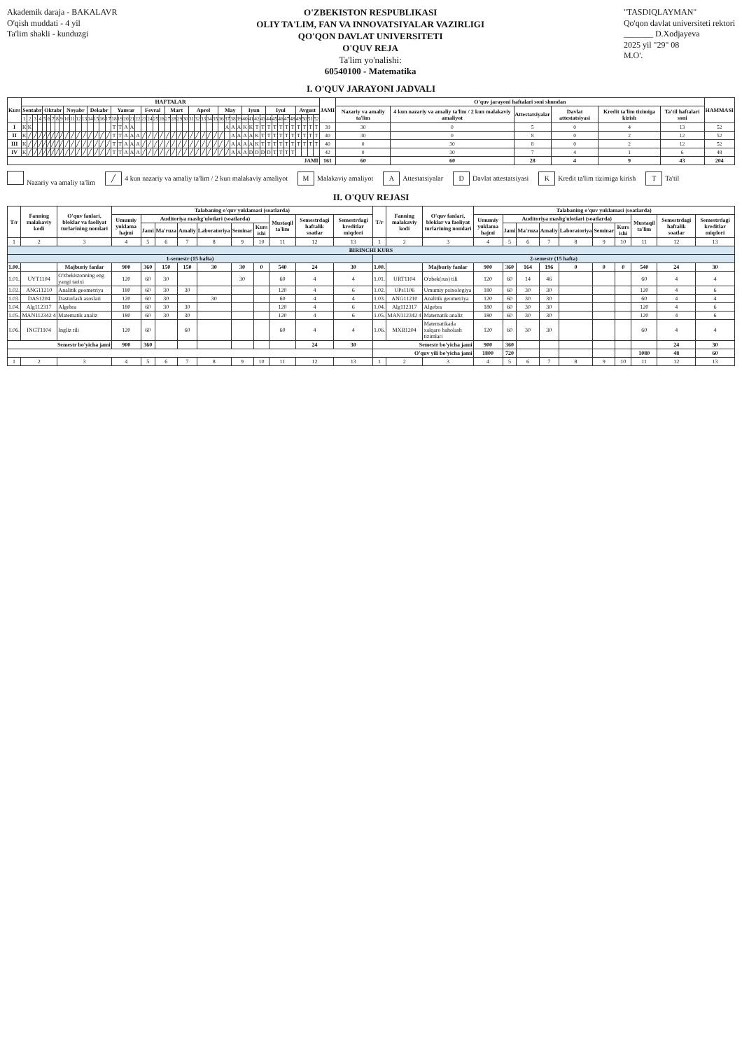Akademik daraja - BAKALAVR
O'qish muddati - 4 yil
Ta'lim shakli - kunduzgi
O'ZBEKISTON RESPUBLIKASI
OLIY TA'LIM, FAN VA INNOVATSIYALAR VAZIRLIGI
QO'QON DAVLAT UNIVERSITETI
O'QUV REJA
Ta'lim yo'nalishi:
60540100 - Matematika
"TASDIQLAYMAN"
Qo'qon davlat universiteti rektori
_______ D.Xodjayeva
2025 yil "29" 08
M.O'.
I. O'QUV JARAYONI JADVALI
| Kurs | HAFTALAR | | | | | | | | | | | | | | | | | | | | | | | | | | | | | | | | | | | | | | | | | | | | | | | | | | | | JAMI | O'quv jarayoni haftalari soni shundan | | | | | | HAMMASI |
| --- | --- | --- | --- | --- | --- | --- | --- | --- | --- | --- | --- | --- | --- | --- | --- | --- | --- | --- | --- | --- | --- | --- | --- | --- | --- | --- | --- | --- | --- | --- | --- | --- | --- | --- | --- | --- | --- | --- | --- | --- | --- | --- | --- | --- | --- | --- | --- | --- | --- | --- | --- | --- | --- | --- | --- | --- | --- | --- | --- | --- |
| | Sentabr | | | | Oktabr | | | | | Noyabr | | | | Dekabr | | | | Yanvar | | | | | Fevral | | | | Mart | | | | Aprel | | | | | May | | | | Iyun | | | | Iyul | | | | | Avgust | | | | | Nazariy va amaliy ta'lim | 4 kun nazariy va amaliy ta'lim / 2 kun malakaviy amaliyot | Attestatsiyalar | Davlat attestatsiyasi | Kredit ta'lim tizimiga kirish | Ta'til haftalari soni | |
| | 1 | 2 | 3 | 4 | 5 | 6 | 7 | 8 | 9 | 10 | 11 | 12 | 13 | 14 | 15 | 16 | 17 | 18 | 19 | 20 | 21 | 22 | 23 | 24 | 25 | 26 | 27 | 28 | 29 | 30 | 31 | 32 | 33 | 34 | 35 | 36 | 37 | 38 | 39 | 40 | 41 | 42 | 43 | 44 | 45 | 46 | 47 | 48 | 49 | 50 | 51 | 52 | | | | | | | | |
| I | K | K | | | | | | | | | | | | | | | | T | T | A | A | | | | | | | | | | | | | | | | A | A | A | K | K | T | T | T | T | T | T | T | T | T | T | T | 39 | 30 | 0 | 5 | 0 | 4 | 13 | 52 |
| II | K | ╱ | ╱ | ╱ | ╱ | ╱ | ╱ | ╱ | ╱ | ╱ | ╱ | ╱ | ╱ | ╱ | ╱ | ╱ | ╱ | T | T | A | A | A | ╱ | ╱ | ╱ | ╱ | ╱ | ╱ | ╱ | ╱ | ╱ | ╱ | ╱ | ╱ | ╱ | ╱ | | A | A | A | A | K | T | T | T | T | T | T | T | T | T | T | 40 | 30 | 0 | 8 | 0 | 2 | 12 | 52 |
| III | K | ╱ | ╱ | ╱ | ╱ | ╱ | ╱ | ╱ | ╱ | ╱ | ╱ | ╱ | ╱ | ╱ | ╱ | ╱ | ╱ | T | T | A | A | A | ╱ | ╱ | ╱ | ╱ | ╱ | ╱ | ╱ | ╱ | ╱ | ╱ | ╱ | ╱ | ╱ | ╱ | ╱ | A | A | A | A | K | T | T | T | T | T | T | T | T | T | T | 40 | 0 | 30 | 8 | 0 | 2 | 12 | 52 |
| IV | K | ╱ | ╱ | ╱ | ╱ | ╱ | ╱ | ╱ | ╱ | ╱ | ╱ | ╱ | ╱ | ╱ | ╱ | ╱ | ╱ | T | T | A | A | A | ╱ | ╱ | ╱ | ╱ | ╱ | ╱ | ╱ | ╱ | ╱ | ╱ | ╱ | ╱ | ╱ | ╱ | ╱ | A | A | A | D | D | D | D | T | T | T | T | | | | | 42 | 0 | 30 | 7 | 4 | 1 | 6 | 48 |
| JAMI | | | | | | | | | | | | | | | | | | | | | | | | | | | | | | | | | | | | | | | | | | | | | | | | | | | | | 161 | 60 | 60 | 28 | 4 | 9 | 43 | 204 |
Nazariy va amaliy ta'lim
╱ 4 kun nazariy va amaliy ta'lim / 2 kun malakaviy amaliyot
M Malakaviy amaliyot
A Attestatsiyalar
D Davlat attestatsiyasi
K Kredit ta'lim tizimiga kirish
T Ta'til
II. O'QUV REJASI
| T/r | Fanning malakaviy kodi | O'quv fanlari, bloklar va faoliyat turlarining nomlari | Talabaning o'quv yuklamasi (soatlarda) | | | | | | | | | | T/r | Fanning malakaviy kodi | O'quv fanlari, bloklar va faoliyat turlarining nomlari | Talabaning o'quv yuklamasi (soatlarda) | | | | | | | | | |
| --- | --- | --- | --- | --- | --- | --- | --- | --- | --- | --- | --- | --- | --- | --- | --- | --- | --- | --- | --- | --- | --- | --- | --- | --- | --- |
| | | | Umumiy yuklama hajmi | Auditoriya mashg'ulotlari (soatlarda) | | | | | | Mustaqil ta'lim | Semestrdagi haftalik soatlar | Semestrdagi kreditlar miqdori | | | | Umumiy yuklama hajmi | Auditoriya mashg'ulotlari (soatlarda) | | | | | | Mustaqil ta'lim | Semestrdagi haftalik soatlar | Semestrdagi kreditlar miqdori |
| | | | | Jami | Ma'ruza | Amaliy | Laboratoriya | Seminar | Kurs ishi | | | | | | | | Jami | Ma'ruza | Amaliy | Laboratoriya | Seminar | Kurs ishi | | | |
| 1 | 2 | 3 | 4 | 5 | 6 | 7 | 8 | 9 | 10 | 11 | 12 | 13 | 1 | 2 | 3 | 4 | 5 | 6 | 7 | 8 | 9 | 10 | 11 | 12 | 13 |
| BIRINCHI KURS | | | | | | | | | | | | | | | | | | | | | | | | | |
| 1-semestr (15 hafta) | | | | | | | | | | | | | 2-semestr (15 hafta) | | | | | | | | | | | | |
| 1.00. | | Majburiy fanlar | 900 | 360 | 150 | 150 | 30 | 30 | 0 | 540 | 24 | 30 | 1.00. | | Majburiy fanlar | 900 | 360 | 164 | 196 | 0 | 0 | 0 | 540 | 24 | 30 |
| 1.01. | UYT1104 | O'zbekistonning eng yangi tarixi | 120 | 60 | 30 | | | 30 | | 60 | 4 | 4 | 1.01. | URT1104 | O'zbek(rus) tili | 120 | 60 | 14 | 46 | | | | 60 | 4 | 4 |
| 1.02. | ANG11210 | Analitik geometriya | 180 | 60 | 30 | 30 | | | | 120 | 4 | 6 | 1.02. | UPs1106 | Umumiy psixologiya | 180 | 60 | 30 | 30 | | | | 120 | 4 | 6 |
| 1.03. | DAS1204 | Dasturlash asoslari | 120 | 60 | 30 | | 30 | | | 60 | 4 | 4 | 1.03. | ANG11210 | Analitik geometriya | 120 | 60 | 30 | 30 | | | | 60 | 4 | 4 |
| 1.04. | Alg112317 | Algebra | 180 | 60 | 30 | 30 | | | | 120 | 4 | 6 | 1.04. | Alg112317 | Algebra | 180 | 60 | 30 | 30 | | | | 120 | 4 | 6 |
| 1.05. | MAN112342 4 | Matematik analiz | 180 | 60 | 30 | 30 | | | | 120 | 4 | 6 | 1.05. | MAN112342 4 | Matematik analiz | 180 | 60 | 30 | 30 | | | | 120 | 4 | 6 |
| 1.06. | INGT1104 | Ingliz tili | 120 | 60 | | 60 | | | | 60 | 4 | 4 | 1.06. | MXB1204 | Matematikada xalqaro baholash tizimlari | 120 | 60 | 30 | 30 | | | | 60 | 4 | 4 |
| Semestr bo'yicha jami | | | 900 | 360 | | | | | | | 24 | 30 | Semestr bo'yicha jami | | | 900 | 360 | | | | | | | 24 | 30 |
| | | | | | | | | | | | | | O'quv yili bo'yicha jami | | | 1800 | 720 | | | | | | 1080 | 48 | 60 |
| 1 | 2 | 3 | 4 | 5 | 6 | 7 | 8 | 9 | 10 | 11 | 12 | 13 | 1 | 2 | 3 | 4 | 5 | 6 | 7 | 8 | 9 | 10 | 11 | 12 | 13 |